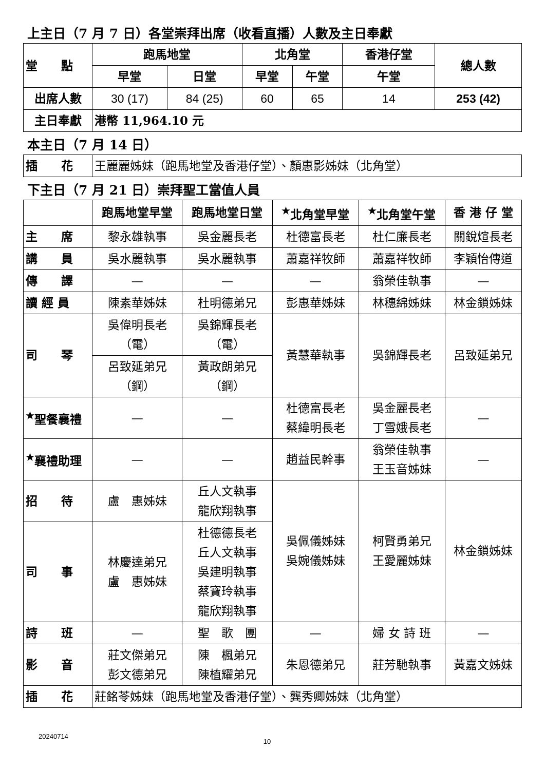上主日（7 月 7 日）各堂崇拜出席（收看直播）人數及主日奉獻
| 堂 點 | 跑馬地堂 | | 北角堂 | | 香港仔堂 | 總人數 |
| --- | --- | --- | --- | --- | --- | --- |
| | 早堂 | 日堂 | 早堂 | 午堂 | 午堂 | |
| 出席人數 | 30 (17) | 84 (25) | 60 | 65 | 14 | 253 (42) |
| 主日奉獻 | 港幣 11,964.10 元 | | | | | |
本主日（7 月 14 日）
| 插 花 | 王麗麗姊妹（跑馬地堂及香港仔堂）、顏惠影姊妹（北角堂） |
下主日（7 月 21 日）崇拜聖工當值人員
| | 跑馬地堂早堂 | 跑馬地堂日堂 | <sup>★</sup>北角堂早堂 | <sup>★</sup>北角堂午堂 | 香 港 仔 堂 |
| --- | --- | --- | --- | --- | --- |
| 主 席 | 黎永雄執事 | 吳金麗長老 | 杜德富長老 | 杜仁廉長老 | 關銳煊長老 |
| 講 員 | 吳水麗執事 | 吳水麗執事 | 蕭嘉祥牧師 | 蕭嘉祥牧師 | 李穎怡傳道 |
| 傳 譯 | — | — | — | 翁榮佳執事 | — |
| 讀 經 員 | 陳素華姊妹 | 杜明德弟兄 | 彭惠華姊妹 | 林穗綿姊妹 | 林金鎖姊妹 |
| 司 琴 | 吳偉明長老 （電） | 吳錦輝長老 （電） | 黃慧華執事 | 吳錦輝長老 | 呂致延弟兄 |
| | 呂致延弟兄 （鋼） | 黃政朗弟兄 （鋼） | | | |
| <sup>★</sup>聖餐襄禮 | — | — | 杜德富長老 蔡緯明長老 | 吳金麗長老 丁雪娥長老 | — |
| <sup>★</sup>襄禮助理 | — | — | 趙益民幹事 | 翁榮佳執事 王玉音姊妹 | — |
| 招 待 | 盧 惠姊妹 | 丘人文執事 龍欣翔執事 | 吳佩儀姊妹 吳婉儀姊妹 | 柯賢勇弟兄 王愛麗姊妹 | 林金鎖姊妹 |
| 司 事 | 林慶達弟兄 盧 惠姊妹 | 杜德德長老 丘人文執事 吳建明執事 蔡寶玲執事 龍欣翔執事 | | | |
| 詩 班 | — | 聖 歌 團 | — | 婦 女 詩 班 | — |
| 影 音 | 莊文傑弟兄 彭文德弟兄 | 陳 楓弟兄 陳植耀弟兄 | 朱恩德弟兄 | 莊芳馳執事 | 黃嘉文姊妹 |
| 插 花 | 莊銘苓姊妹（跑馬地堂及香港仔堂）、龔秀卿姊妹（北角堂） | | | | |
20240714 10